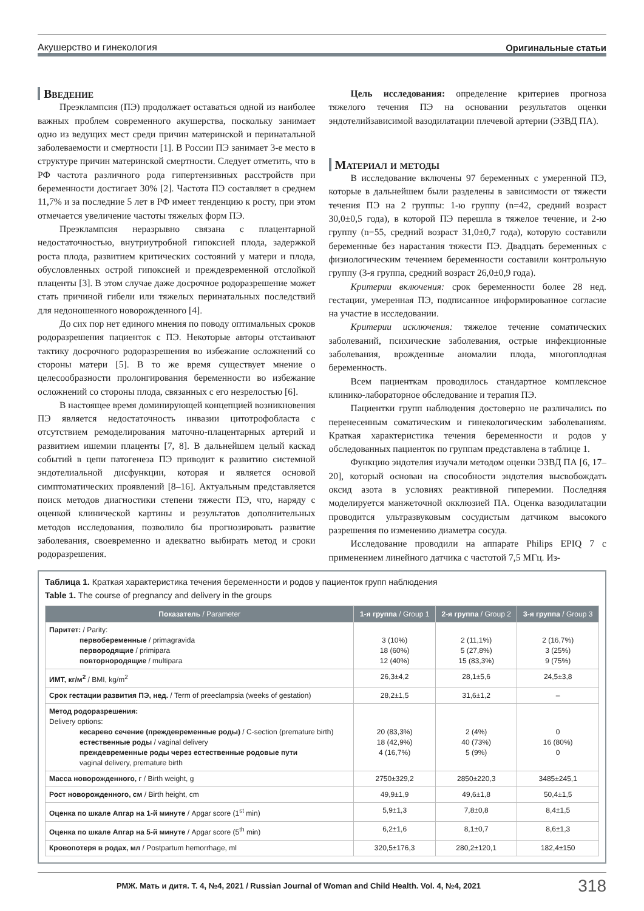Акушерство и гинекология Оригинальные статьи
Введение
Преэклампсия (ПЭ) продолжает оставаться одной из наиболее важных проблем современного акушерства, поскольку занимает одно из ведущих мест среди причин материнской и перинатальной заболеваемости и смертности [1]. В России ПЭ занимает 3-е место в структуре причин материнской смертности. Следует отметить, что в РФ частота различного рода гипертензивных расстройств при беременности достигает 30% [2]. Частота ПЭ составляет в среднем 11,7% и за последние 5 лет в РФ имеет тенденцию к росту, при этом отмечается увеличение частоты тяжелых форм ПЭ.
Преэклампсия неразрывно связана с плацентарной недостаточностью, внутриутробной гипоксией плода, задержкой роста плода, развитием критических состояний у матери и плода, обусловленных острой гипоксией и преждевременной отслойкой плаценты [3]. В этом случае даже досрочное родоразрешение может стать причиной гибели или тяжелых перинатальных последствий для недоношенного новорожденного [4].
До сих пор нет единого мнения по поводу оптимальных сроков родоразрешения пациенток с ПЭ. Некоторые авторы отстаивают тактику досрочного родоразрешения во избежание осложнений со стороны матери [5]. В то же время существует мнение о целесообразности пролонгирования беременности во избежание осложнений со стороны плода, связанных с его незрелостью [6].
В настоящее время доминирующей концепцией возникновения ПЭ является недостаточность инвазии цитотрофобласта с отсутствием ремоделирования маточно-плацентарных артерий и развитием ишемии плаценты [7, 8]. В дальнейшем целый каскад событий в цепи патогенеза ПЭ приводит к развитию системной эндотелиальной дисфункции, которая и является основой симптоматических проявлений [8–16]. Актуальным представляется поиск методов диагностики степени тяжести ПЭ, что, наряду с оценкой клинической картины и результатов дополнительных методов исследования, позволило бы прогнозировать развитие заболевания, своевременно и адекватно выбирать метод и сроки родоразрешения.
Цель исследования: определение критериев прогноза тяжелого течения ПЭ на основании результатов оценки эндотелийзависимой вазодилатации плечевой артерии (ЭЗВД ПА).
Материал и методы
В исследование включены 97 беременных с умеренной ПЭ, которые в дальнейшем были разделены в зависимости от тяжести течения ПЭ на 2 группы: 1-ю группу (n=42, средний возраст 30,0±0,5 года), в которой ПЭ перешла в тяжелое течение, и 2-ю группу (n=55, средний возраст 31,0±0,7 года), которую составили беременные без нарастания тяжести ПЭ. Двадцать беременных с физиологическим течением беременности составили контрольную группу (3-я группа, средний возраст 26,0±0,9 года).
Критерии включения: срок беременности более 28 нед. гестации, умеренная ПЭ, подписанное информированное согласие на участие в исследовании.
Критерии исключения: тяжелое течение соматических заболеваний, психические заболевания, острые инфекционные заболевания, врожденные аномалии плода, многоплодная беременность.
Всем пациенткам проводилось стандартное комплексное клинико-лабораторное обследование и терапия ПЭ.
Пациентки групп наблюдения достоверно не различались по перенесенным соматическим и гинекологическим заболеваниям. Краткая характеристика течения беременности и родов у обследованных пациенток по группам представлена в таблице 1.
Функцию эндотелия изучали методом оценки ЭЗВД ПА [6, 17–20], который основан на способности эндотелия высвобождать оксид азота в условиях реактивной гиперемии. Последняя моделируется манжеточной окклюзией ПА. Оценка вазодилатации проводится ультразвуковым сосудистым датчиком высокого разрешения по изменению диаметра сосуда.
Исследование проводили на аппарате Philips EPIQ 7 с применением линейного датчика с частотой 7,5 МГц. Из-
Таблица 1. Краткая характеристика течения беременности и родов у пациенток групп наблюдения
Table 1. The course of pregnancy and delivery in the groups
| Показатель / Parameter | 1-я группа / Group 1 | 2-я группа / Group 2 | 3-я группа / Group 3 |
| --- | --- | --- | --- |
| Паритет: / Parity: первобеременные / primagravida первородящие / primipara повторнородящие / multipara | 3 (10%) 18 (60%) 12 (40%) | 2 (11,1%) 5 (27,8%) 15 (83,3%) | 2 (16,7%) 3 (25%) 9 (75%) |
| ИМТ, кг/м<sup>2</sup> / BMI, kg/m<sup>2</sup> | 26,3±4,2 | 28,1±5,6 | 24,5±3,8 |
| Срок гестации развития ПЭ, нед. / Term of preeclampsia (weeks of gestation) | 28,2±1,5 | 31,6±1,2 | – |
| Метод родоразрешения: Delivery options: кесарево сечение (преждевременные роды) / C-section (premature birth) естественные роды / vaginal delivery преждевременные роды через естественные родовые пути vaginal delivery, premature birth | 20 (83,3%) 18 (42,9%) 4 (16,7%) | 2 (4%) 40 (73%) 5 (9%) | 0 16 (80%) 0 |
| Масса новорожденного, г / Birth weight, g | 2750±329,2 | 2850±220,3 | 3485±245,1 |
| Рост новорожденного, см / Birth height, cm | 49,9±1,9 | 49,6±1,8 | 50,4±1,5 |
| Оценка по шкале Апгар на 1-й минуте / Apgar score (1<sup>st</sup> min) | 5,9±1,3 | 7,8±0,8 | 8,4±1,5 |
| Оценка по шкале Апгар на 5-й минуте / Apgar score (5<sup>th</sup> min) | 6,2±1,6 | 8,1±0,7 | 8,6±1,3 |
| Кровопотеря в родах, мл / Postpartum hemorrhage, ml | 320,5±176,3 | 280,2±120,1 | 182,4±150 |
РМЖ. Мать и дитя. Т. 4, №4, 2021 / Russian Journal of Woman and Child Health. Vol. 4, №4, 2021 318